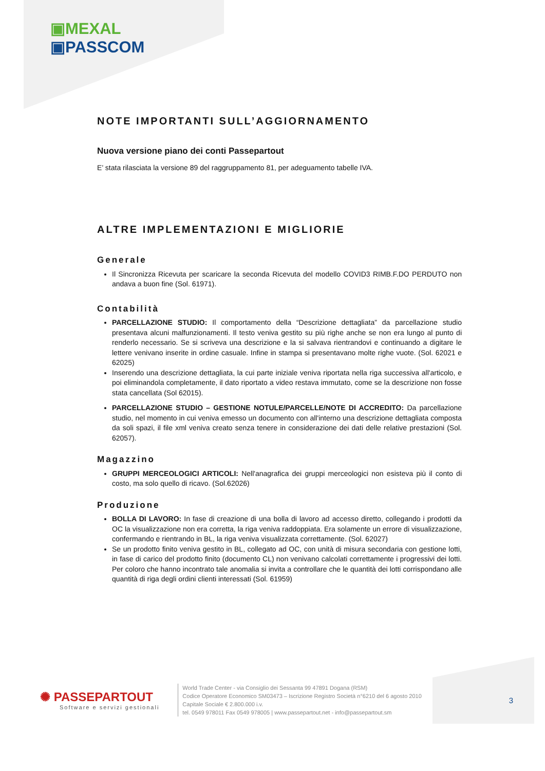▣MEXAL
▣PASSCOM
NOTE IMPORTANTI SULL’AGGIORNAMENTO
Nuova versione piano dei conti Passepartout
E’ stata rilasciata la versione 89 del raggruppamento 81, per adeguamento tabelle IVA.
ALTRE IMPLEMENTAZIONI E MIGLIORIE
Generale
Il Sincronizza Ricevuta per scaricare la seconda Ricevuta del modello COVID3 RIMB.F.DO PERDUTO non andava a buon fine (Sol. 61971).
Contabilità
PARCELLAZIONE STUDIO: Il comportamento della “Descrizione dettagliata” da parcellazione studio presentava alcuni malfunzionamenti. Il testo veniva gestito su più righe anche se non era lungo al punto di renderlo necessario. Se si scriveva una descrizione e la si salvava rientrandovi e continuando a digitare le lettere venivano inserite in ordine casuale. Infine in stampa si presentavano molte righe vuote. (Sol. 62021 e 62025)
Inserendo una descrizione dettagliata, la cui parte iniziale veniva riportata nella riga successiva all'articolo, e poi eliminandola completamente, il dato riportato a video restava immutato, come se la descrizione non fosse stata cancellata (Sol 62015).
PARCELLAZIONE STUDIO – GESTIONE NOTULE/PARCELLE/NOTE DI ACCREDITO: Da parcellazione studio, nel momento in cui veniva emesso un documento con all'interno una descrizione dettagliata composta da soli spazi, il file xml veniva creato senza tenere in considerazione dei dati delle relative prestazioni (Sol. 62057).
Magazzino
GRUPPI MERCEOLOGICI ARTICOLI: Nell'anagrafica dei gruppi merceologici non esisteva più il conto di costo, ma solo quello di ricavo. (Sol.62026)
Produzione
BOLLA DI LAVORO: In fase di creazione di una bolla di lavoro ad accesso diretto, collegando i prodotti da OC la visualizzazione non era corretta, la riga veniva raddoppiata. Era solamente un errore di visualizzazione, confermando e rientrando in BL, la riga veniva visualizzata correttamente. (Sol. 62027)
Se un prodotto finito veniva gestito in BL, collegato ad OC, con unità di misura secondaria con gestione lotti, in fase di carico del prodotto finito (documento CL) non venivano calcolati correttamente i progressivi dei lotti. Per coloro che hanno incontrato tale anomalia si invita a controllare che le quantità dei lotti corrispondano alle quantità di riga degli ordini clienti interessati (Sol. 61959)
✺ PASSEPARTOUT
Software e servizi gestionali
World Trade Center - via Consiglio dei Sessanta 99 47891 Dogana (RSM)
Codice Operatore Economico SM03473 – Iscrizione Registro Società n°6210 del 6 agosto 2010
Capitale Sociale € 2.800.000 i.v.
tel. 0549 978011 Fax 0549 978005 | www.passepartout.net - info@passepartout.sm
3